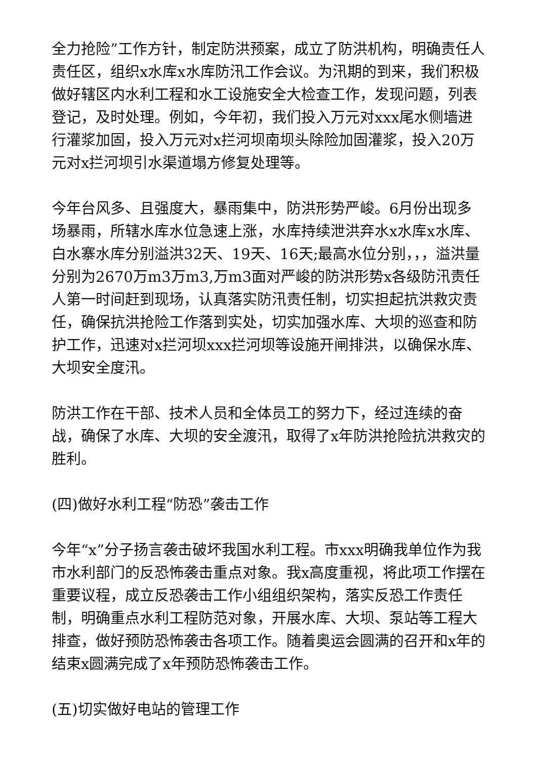全力抢险”工作方针，制定防洪预案，成立了防洪机构，明确责任人责任区，组织x水库x水库防汛工作会议。为汛期的到来，我们积极做好辖区内水利工程和水工设施安全大检查工作，发现问题，列表登记，及时处理。例如，今年初，我们投入万元对xxx尾水侧墙进行灌浆加固，投入万元对x拦河坝南坝头除险加固灌浆，投入20万元对x拦河坝引水渠道塌方修复处理等。
今年台风多、且强度大，暴雨集中，防洪形势严峻。6月份出现多场暴雨，所辖水库水位急速上涨，水库持续泄洪弃水x水库x水库、白水寨水库分别溢洪32天、19天、16天;最高水位分别，，，溢洪量分别为2670万m3万m3,万m3面对严峻的防洪形势x各级防汛责任人第一时间赶到现场，认真落实防汛责任制，切实担起抗洪救灾责任，确保抗洪抢险工作落到实处，切实加强水库、大坝的巡查和防护工作，迅速对x拦河坝xxx拦河坝等设施开闸排洪，以确保水库、大坝安全度汛。
防洪工作在干部、技术人员和全体员工的努力下，经过连续的奋战，确保了水库、大坝的安全渡汛，取得了x年防洪抢险抗洪救灾的胜利。
(四)做好水利工程“防恐”袭击工作
今年“x”分子扬言袭击破坏我国水利工程。市xxx明确我单位作为我市水利部门的反恐怖袭击重点对象。我x高度重视，将此项工作摆在重要议程，成立反恐袭击工作小组组织架构，落实反恐工作责任制，明确重点水利工程防范对象，开展水库、大坝、泵站等工程大排查，做好预防恐怖袭击各项工作。随着奥运会圆满的召开和x年的结束x圆满完成了x年预防恐怖袭击工作。
(五)切实做好电站的管理工作